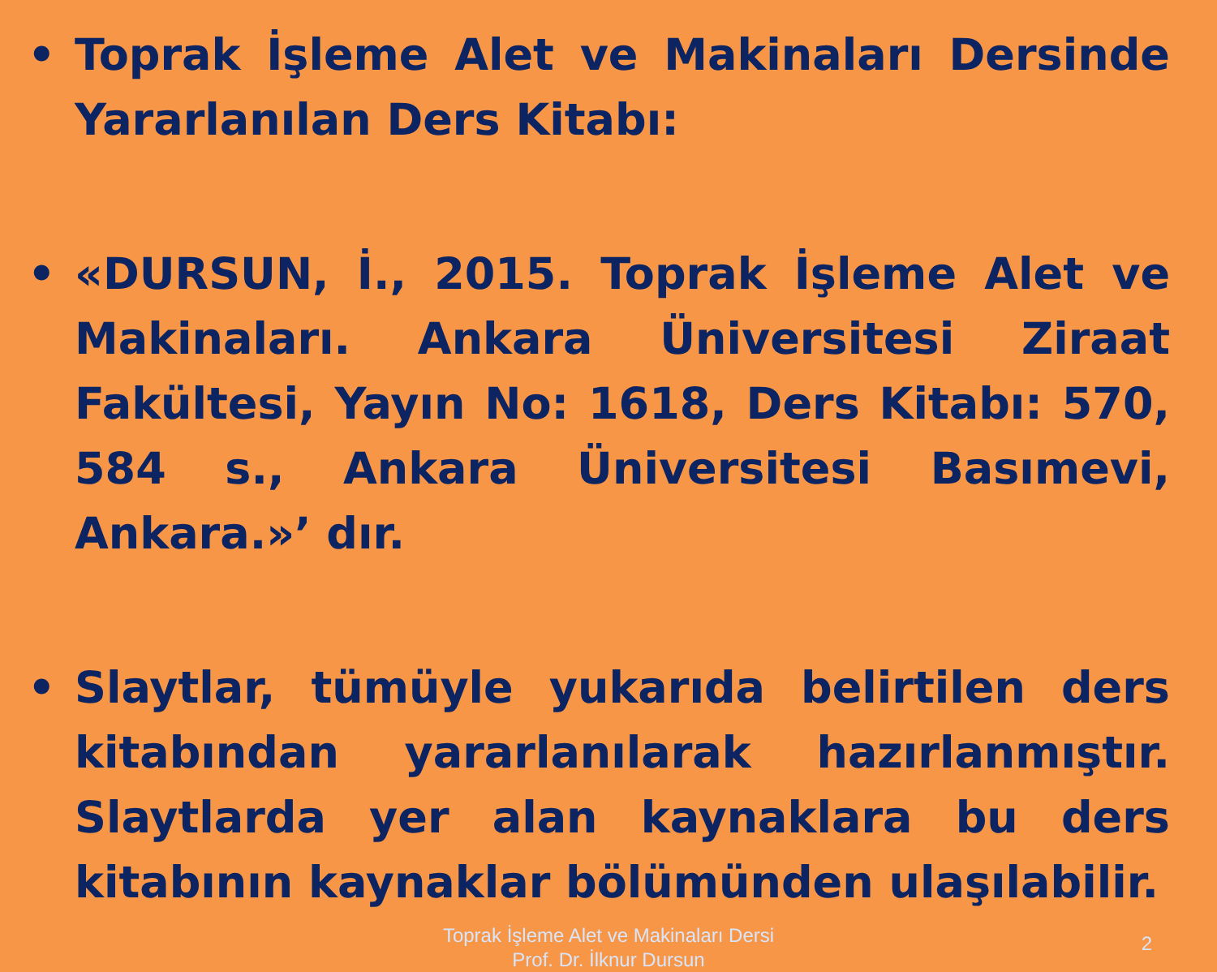• Toprak İşleme Alet ve Makinaları Dersinde Yararlanılan Ders Kitabı:
• «DURSUN, İ., 2015. Toprak İşleme Alet ve Makinaları. Ankara Üniversitesi Ziraat Fakültesi, Yayın No: 1618, Ders Kitabı: 570, 584 s., Ankara Üniversitesi Basımevi, Ankara.»’ dır.
• Slaytlar, tümüyle yukarıda belirtilen ders kitabından yararlanılarak hazırlanmıştır. Slaytlarda yer alan kaynaklara bu ders kitabının kaynaklar bölümünden ulaşılabilir.
Toprak İşleme Alet ve Makinaları Dersi
Prof. Dr. İlknur Dursun
2